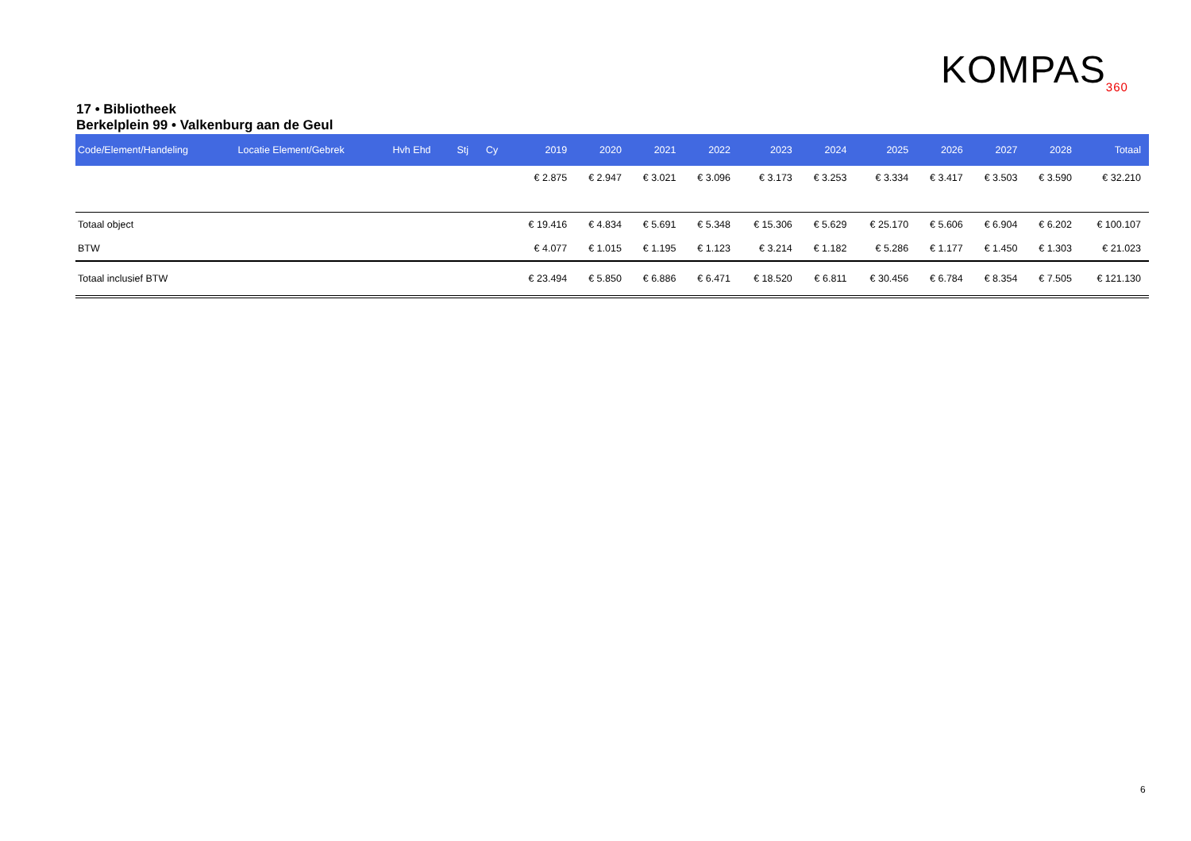KOMPAS<sub>360</sub>
17 • Bibliotheek
Berkelplein 99 • Valkenburg aan de Geul
| Code/Element/Handeling | Locatie Element/Gebrek | Hvh Ehd | Stj | Cy | 2019 | 2020 | 2021 | 2022 | 2023 | 2024 | 2025 | 2026 | 2027 | 2028 | Totaal |
| --- | --- | --- | --- | --- | --- | --- | --- | --- | --- | --- | --- | --- | --- | --- | --- |
| | | | | | € 2.875 | € 2.947 | € 3.021 | € 3.096 | € 3.173 | € 3.253 | € 3.334 | € 3.417 | € 3.503 | € 3.590 | € 32.210 |
| Totaal object | | | | | € 19.416 | € 4.834 | € 5.691 | € 5.348 | € 15.306 | € 5.629 | € 25.170 | € 5.606 | € 6.904 | € 6.202 | € 100.107 |
| BTW | | | | | € 4.077 | € 1.015 | € 1.195 | € 1.123 | € 3.214 | € 1.182 | € 5.286 | € 1.177 | € 1.450 | € 1.303 | € 21.023 |
| Totaal inclusief BTW | | | | | € 23.494 | € 5.850 | € 6.886 | € 6.471 | € 18.520 | € 6.811 | € 30.456 | € 6.784 | € 8.354 | € 7.505 | € 121.130 |
6